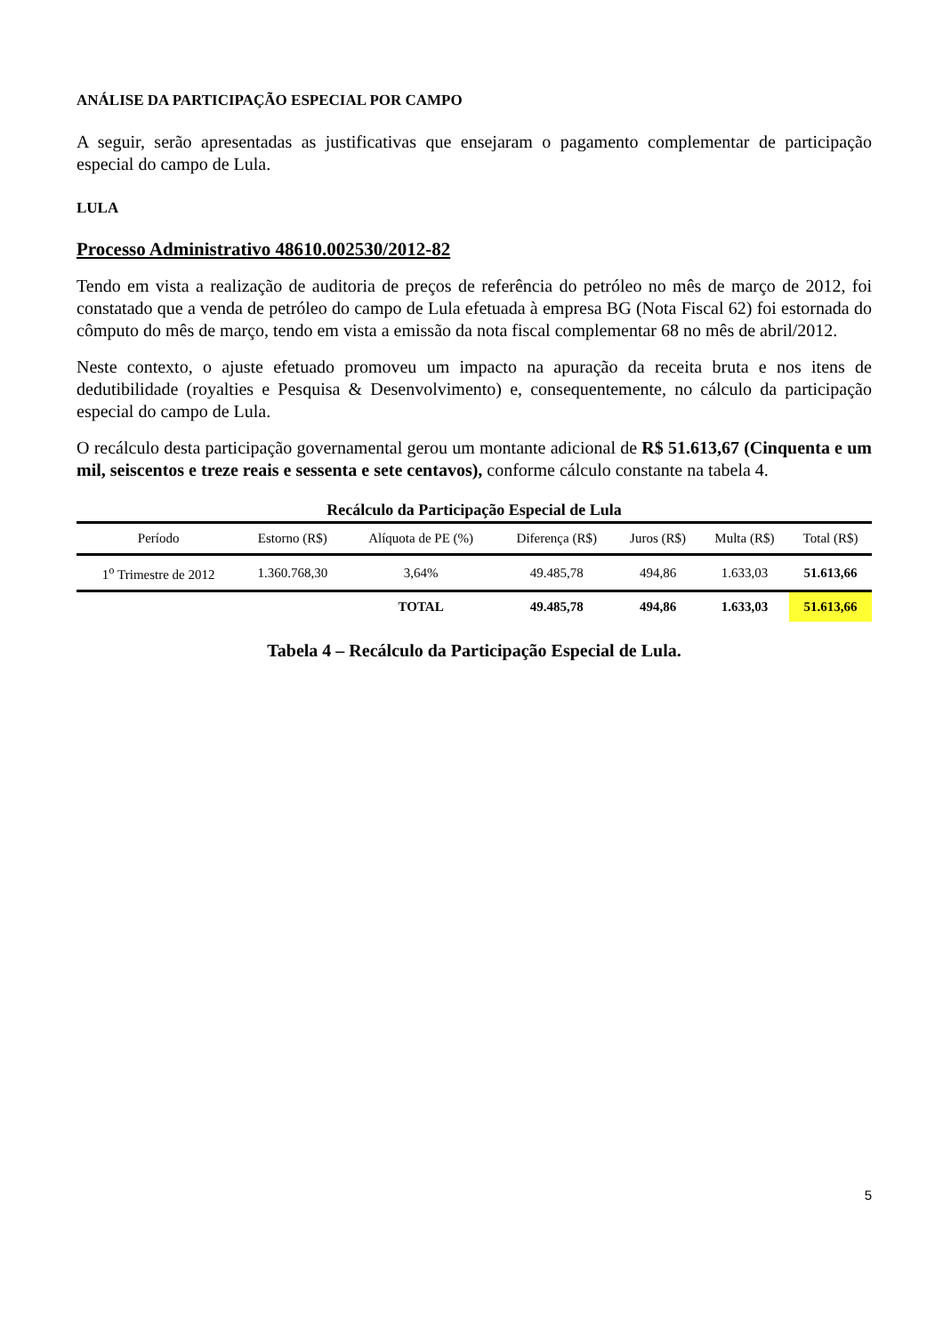ANÁLISE DA PARTICIPAÇÃO ESPECIAL POR CAMPO
A seguir, serão apresentadas as justificativas que ensejaram o pagamento complementar de participação especial do campo de Lula.
LULA
Processo Administrativo 48610.002530/2012-82
Tendo em vista a realização de auditoria de preços de referência do petróleo no mês de março de 2012, foi constatado que a venda de petróleo do campo de Lula efetuada à empresa BG (Nota Fiscal 62) foi estornada do cômputo do mês de março, tendo em vista a emissão da nota fiscal complementar 68 no mês de abril/2012.
Neste contexto, o ajuste efetuado promoveu um impacto na apuração da receita bruta e nos itens de dedutibilidade (royalties e Pesquisa & Desenvolvimento) e, consequentemente, no cálculo da participação especial do campo de Lula.
O recálculo desta participação governamental gerou um montante adicional de R$ 51.613,67 (Cinquenta e um mil, seiscentos e treze reais e sessenta e sete centavos), conforme cálculo constante na tabela 4.
Recálculo da Participação Especial de Lula
| Período | Estorno (R$) | Alíquota de PE (%) | Diferença (R$) | Juros (R$) | Multa (R$) | Total (R$) |
| --- | --- | --- | --- | --- | --- | --- |
| 1<sup>o</sup> Trimestre de 2012 | 1.360.768,30 | 3,64% | 49.485,78 | 494,86 | 1.633,03 | 51.613,66 |
| | | TOTAL | 49.485,78 | 494,86 | 1.633,03 | 51.613,66 |
Tabela 4 – Recálculo da Participação Especial de Lula.
5